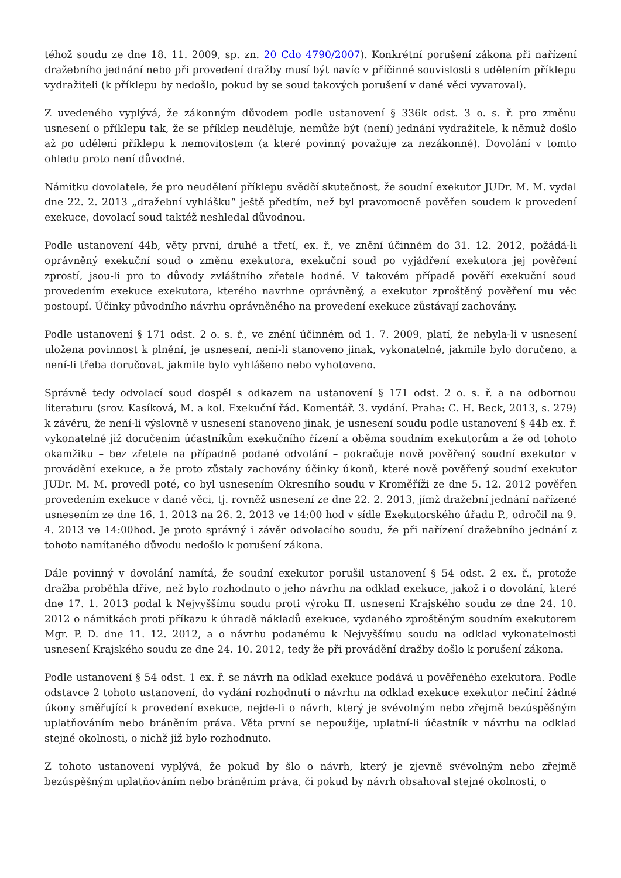téhož soudu ze dne 18. 11. 2009, sp. zn. 20 Cdo 4790/2007). Konkrétní porušení zákona při nařízení dražebního jednání nebo při provedení dražby musí být navíc v příčinné souvislosti s udělením příklepu vydražiteli (k příklepu by nedošlo, pokud by se soud takových porušení v dané věci vyvaroval).
Z uvedeného vyplývá, že zákonným důvodem podle ustanovení § 336k odst. 3 o. s. ř. pro změnu usnesení o příklepu tak, že se příklep neuděluje, nemůže být (není) jednání vydražitele, k němuž došlo až po udělení příklepu k nemovitostem (a které povinný považuje za nezákonné). Dovolání v tomto ohledu proto není důvodné.
Námitku dovolatele, že pro neudělení příklepu svědčí skutečnost, že soudní exekutor JUDr. M. M. vydal dne 22. 2. 2013 „dražební vyhlášku“ ještě předtím, než byl pravomocně pověřen soudem k provedení exekuce, dovolací soud taktéž neshledal důvodnou.
Podle ustanovení 44b, věty první, druhé a třetí, ex. ř., ve znění účinném do 31. 12. 2012, požádá-li oprávněný exekuční soud o změnu exekutora, exekuční soud po vyjádření exekutora jej pověření zprostí, jsou-li pro to důvody zvláštního zřetele hodné. V takovém případě pověří exekuční soud provedením exekuce exekutora, kterého navrhne oprávněný, a exekutor zproštěný pověření mu věc postoupí. Účinky původního návrhu oprávněného na provedení exekuce zůstávají zachovány.
Podle ustanovení § 171 odst. 2 o. s. ř., ve znění účinném od 1. 7. 2009, platí, že nebyla-li v usnesení uložena povinnost k plnění, je usnesení, není-li stanoveno jinak, vykonatelné, jakmile bylo doručeno, a není-li třeba doručovat, jakmile bylo vyhlášeno nebo vyhotoveno.
Správně tedy odvolací soud dospěl s odkazem na ustanovení § 171 odst. 2 o. s. ř. a na odbornou literaturu (srov. Kasíková, M. a kol. Exekuční řád. Komentář. 3. vydání. Praha: C. H. Beck, 2013, s. 279) k závěru, že není-li výslovně v usnesení stanoveno jinak, je usnesení soudu podle ustanovení § 44b ex. ř. vykonatelné již doručením účastníkům exekučního řízení a oběma soudním exekutorům a že od tohoto okamžiku – bez zřetele na případně podané odvolání – pokračuje nově pověřený soudní exekutor v provádění exekuce, a že proto zůstaly zachovány účinky úkonů, které nově pověřený soudní exekutor JUDr. M. M. provedl poté, co byl usnesením Okresního soudu v Kroměříži ze dne 5. 12. 2012 pověřen provedením exekuce v dané věci, tj. rovněž usnesení ze dne 22. 2. 2013, jímž dražební jednání nařízené usnesením ze dne 16. 1. 2013 na 26. 2. 2013 ve 14:00 hod v sídle Exekutorského úřadu P., odročil na 9. 4. 2013 ve 14:00hod. Je proto správný i závěr odvolacího soudu, že při nařízení dražebního jednání z tohoto namítaného důvodu nedošlo k porušení zákona.
Dále povinný v dovolání namítá, že soudní exekutor porušil ustanovení § 54 odst. 2 ex. ř., protože dražba proběhla dříve, než bylo rozhodnuto o jeho návrhu na odklad exekuce, jakož i o dovolání, které dne 17. 1. 2013 podal k Nejvyššímu soudu proti výroku II. usnesení Krajského soudu ze dne 24. 10. 2012 o námitkách proti příkazu k úhradě nákladů exekuce, vydaného zproštěným soudním exekutorem Mgr. P. D. dne 11. 12. 2012, a o návrhu podanému k Nejvyššímu soudu na odklad vykonatelnosti usnesení Krajského soudu ze dne 24. 10. 2012, tedy že při provádění dražby došlo k porušení zákona.
Podle ustanovení § 54 odst. 1 ex. ř. se návrh na odklad exekuce podává u pověřeného exekutora. Podle odstavce 2 tohoto ustanovení, do vydání rozhodnutí o návrhu na odklad exekuce exekutor nečiní žádné úkony směřující k provedení exekuce, nejde-li o návrh, který je svévolným nebo zřejmě bezúspěšným uplatňováním nebo bráněním práva. Věta první se nepoužije, uplatní-li účastník v návrhu na odklad stejné okolnosti, o nichž již bylo rozhodnuto.
Z tohoto ustanovení vyplývá, že pokud by šlo o návrh, který je zjevně svévolným nebo zřejmě bezúspěšným uplatňováním nebo bráněním práva, či pokud by návrh obsahoval stejné okolnosti, o